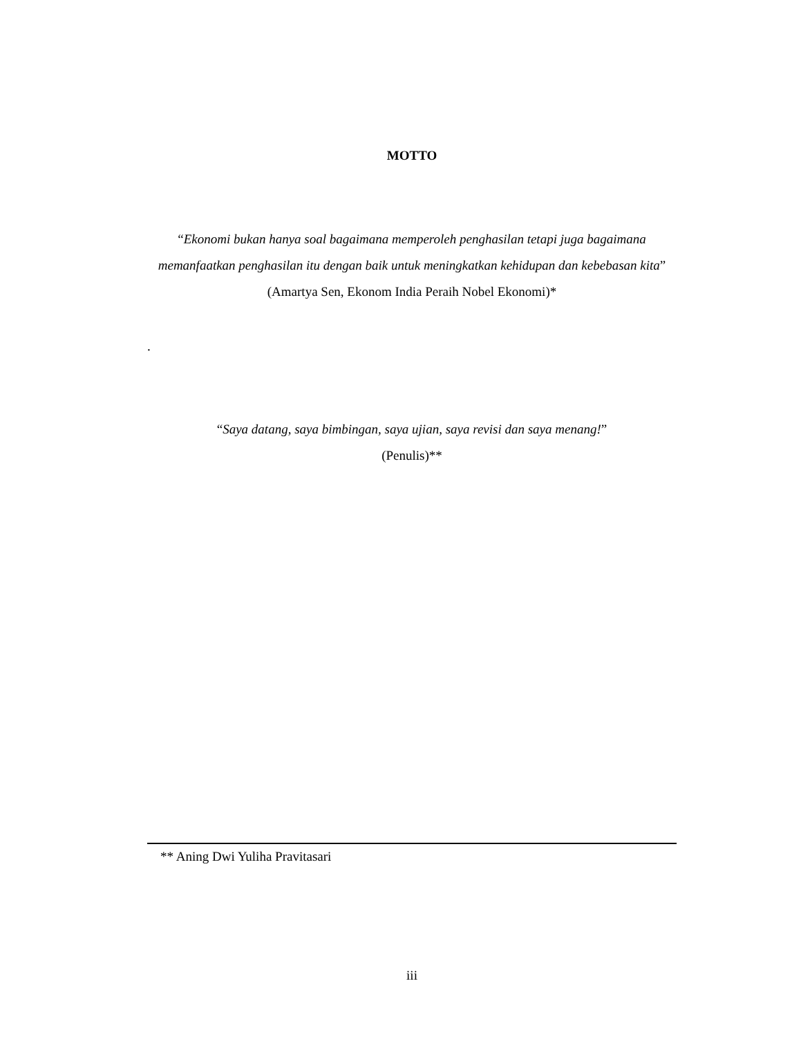MOTTO
“Ekonomi bukan hanya soal bagaimana memperoleh penghasilan tetapi juga bagaimana memanfaatkan penghasilan itu dengan baik untuk meningkatkan kehidupan dan kebebasan kita”
(Amartya Sen, Ekonom India Peraih Nobel Ekonomi)*
.
“Saya datang, saya bimbingan, saya ujian, saya revisi dan saya menang!”
(Penulis)**
** Aning Dwi Yuliha Pravitasari
iii